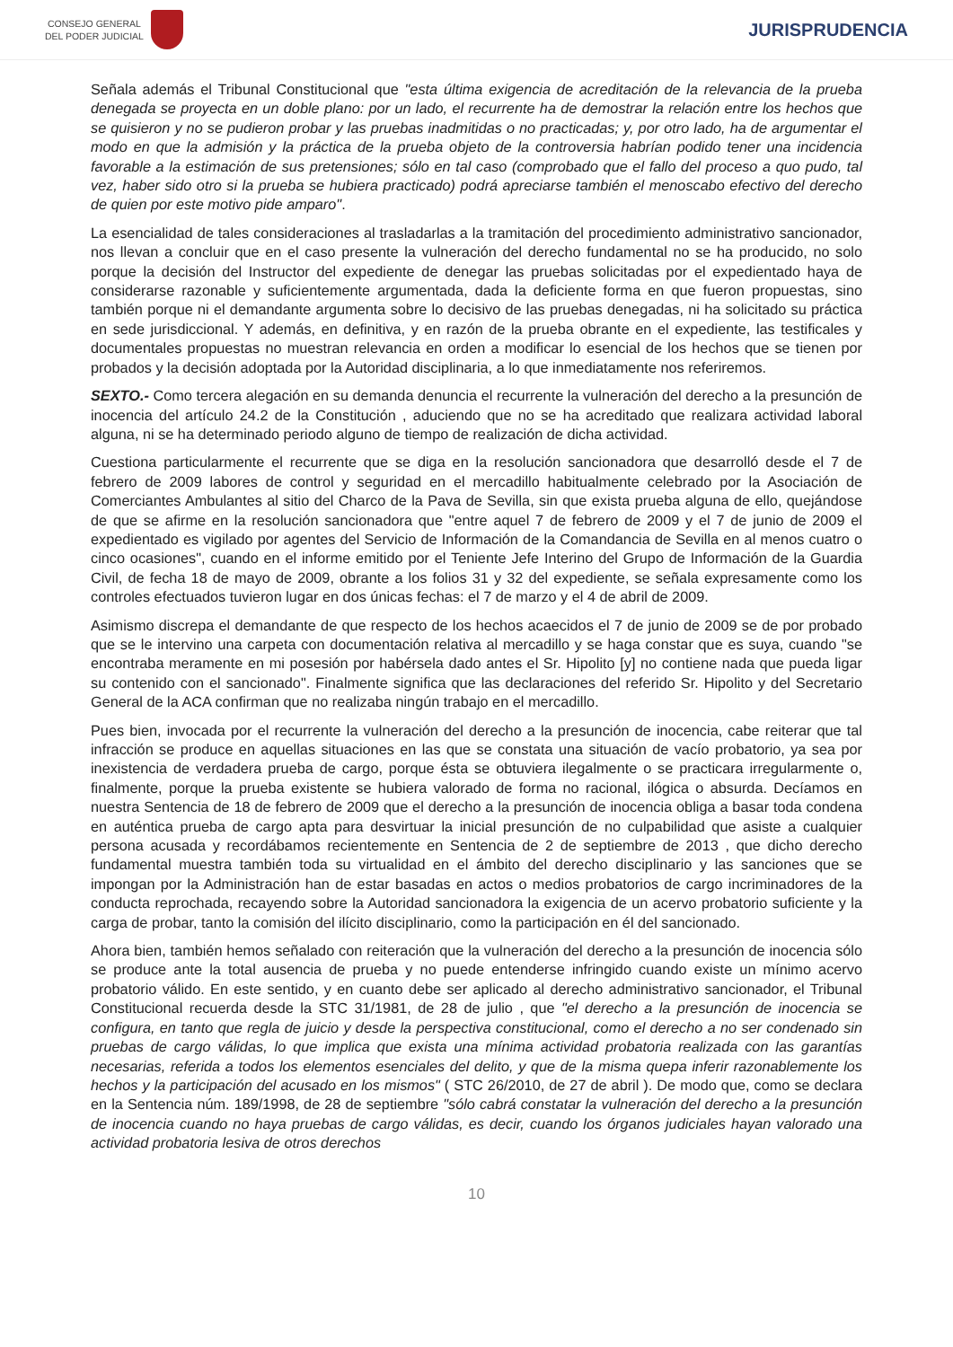CONSEJO GENERAL
DEL PODER JUDICIAL
JURISPRUDENCIA
Señala además el Tribunal Constitucional que "esta última exigencia de acreditación de la relevancia de la prueba denegada se proyecta en un doble plano: por un lado, el recurrente ha de demostrar la relación entre los hechos que se quisieron y no se pudieron probar y las pruebas inadmitidas o no practicadas; y, por otro lado, ha de argumentar el modo en que la admisión y la práctica de la prueba objeto de la controversia habrían podido tener una incidencia favorable a la estimación de sus pretensiones; sólo en tal caso (comprobado que el fallo del proceso a quo pudo, tal vez, haber sido otro si la prueba se hubiera practicado) podrá apreciarse también el menoscabo efectivo del derecho de quien por este motivo pide amparo".
La esencialidad de tales consideraciones al trasladarlas a la tramitación del procedimiento administrativo sancionador, nos llevan a concluir que en el caso presente la vulneración del derecho fundamental no se ha producido, no solo porque la decisión del Instructor del expediente de denegar las pruebas solicitadas por el expedientado haya de considerarse razonable y suficientemente argumentada, dada la deficiente forma en que fueron propuestas, sino también porque ni el demandante argumenta sobre lo decisivo de las pruebas denegadas, ni ha solicitado su práctica en sede jurisdiccional. Y además, en definitiva, y en razón de la prueba obrante en el expediente, las testificales y documentales propuestas no muestran relevancia en orden a modificar lo esencial de los hechos que se tienen por probados y la decisión adoptada por la Autoridad disciplinaria, a lo que inmediatamente nos referiremos.
SEXTO.- Como tercera alegación en su demanda denuncia el recurrente la vulneración del derecho a la presunción de inocencia del artículo 24.2 de la Constitución , aduciendo que no se ha acreditado que realizara actividad laboral alguna, ni se ha determinado periodo alguno de tiempo de realización de dicha actividad.
Cuestiona particularmente el recurrente que se diga en la resolución sancionadora que desarrolló desde el 7 de febrero de 2009 labores de control y seguridad en el mercadillo habitualmente celebrado por la Asociación de Comerciantes Ambulantes al sitio del Charco de la Pava de Sevilla, sin que exista prueba alguna de ello, quejándose de que se afirme en la resolución sancionadora que "entre aquel 7 de febrero de 2009 y el 7 de junio de 2009 el expedientado es vigilado por agentes del Servicio de Información de la Comandancia de Sevilla en al menos cuatro o cinco ocasiones", cuando en el informe emitido por el Teniente Jefe Interino del Grupo de Información de la Guardia Civil, de fecha 18 de mayo de 2009, obrante a los folios 31 y 32 del expediente, se señala expresamente como los controles efectuados tuvieron lugar en dos únicas fechas: el 7 de marzo y el 4 de abril de 2009.
Asimismo discrepa el demandante de que respecto de los hechos acaecidos el 7 de junio de 2009 se de por probado que se le intervino una carpeta con documentación relativa al mercadillo y se haga constar que es suya, cuando "se encontraba meramente en mi posesión por habérsela dado antes el Sr. Hipolito [y] no contiene nada que pueda ligar su contenido con el sancionado". Finalmente significa que las declaraciones del referido Sr. Hipolito y del Secretario General de la ACA confirman que no realizaba ningún trabajo en el mercadillo.
Pues bien, invocada por el recurrente la vulneración del derecho a la presunción de inocencia, cabe reiterar que tal infracción se produce en aquellas situaciones en las que se constata una situación de vacío probatorio, ya sea por inexistencia de verdadera prueba de cargo, porque ésta se obtuviera ilegalmente o se practicara irregularmente o, finalmente, porque la prueba existente se hubiera valorado de forma no racional, ilógica o absurda. Decíamos en nuestra Sentencia de 18 de febrero de 2009 que el derecho a la presunción de inocencia obliga a basar toda condena en auténtica prueba de cargo apta para desvirtuar la inicial presunción de no culpabilidad que asiste a cualquier persona acusada y recordábamos recientemente en Sentencia de 2 de septiembre de 2013 , que dicho derecho fundamental muestra también toda su virtualidad en el ámbito del derecho disciplinario y las sanciones que se impongan por la Administración han de estar basadas en actos o medios probatorios de cargo incriminadores de la conducta reprochada, recayendo sobre la Autoridad sancionadora la exigencia de un acervo probatorio suficiente y la carga de probar, tanto la comisión del ilícito disciplinario, como la participación en él del sancionado.
Ahora bien, también hemos señalado con reiteración que la vulneración del derecho a la presunción de inocencia sólo se produce ante la total ausencia de prueba y no puede entenderse infringido cuando existe un mínimo acervo probatorio válido. En este sentido, y en cuanto debe ser aplicado al derecho administrativo sancionador, el Tribunal Constitucional recuerda desde la STC 31/1981, de 28 de julio , que "el derecho a la presunción de inocencia se configura, en tanto que regla de juicio y desde la perspectiva constitucional, como el derecho a no ser condenado sin pruebas de cargo válidas, lo que implica que exista una mínima actividad probatoria realizada con las garantías necesarias, referida a todos los elementos esenciales del delito, y que de la misma quepa inferir razonablemente los hechos y la participación del acusado en los mismos" ( STC 26/2010, de 27 de abril ). De modo que, como se declara en la Sentencia núm. 189/1998, de 28 de septiembre "sólo cabrá constatar la vulneración del derecho a la presunción de inocencia cuando no haya pruebas de cargo válidas, es decir, cuando los órganos judiciales hayan valorado una actividad probatoria lesiva de otros derechos
10